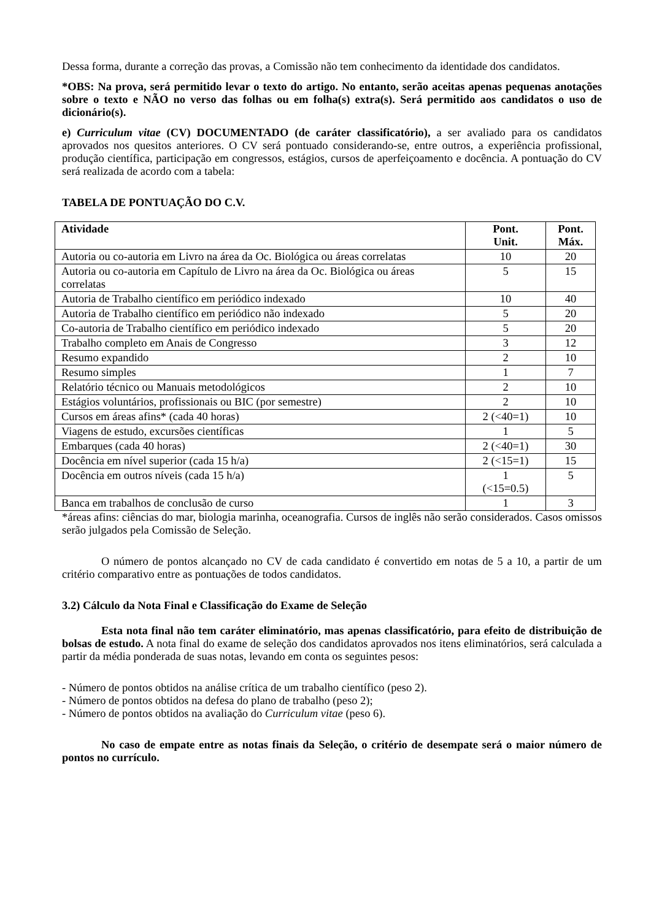Dessa forma, durante a correção das provas, a Comissão não tem conhecimento da identidade dos candidatos.
*OBS: Na prova, será permitido levar o texto do artigo. No entanto, serão aceitas apenas pequenas anotações sobre o texto e NÃO no verso das folhas ou em folha(s) extra(s). Será permitido aos candidatos o uso de dicionário(s).
e) Curriculum vitae (CV) DOCUMENTADO (de caráter classificatório), a ser avaliado para os candidatos aprovados nos quesitos anteriores. O CV será pontuado considerando-se, entre outros, a experiência profissional, produção científica, participação em congressos, estágios, cursos de aperfeiçoamento e docência. A pontuação do CV será realizada de acordo com a tabela:
TABELA DE PONTUAÇÃO DO C.V.
| Atividade | Pont. Unit. | Pont. Máx. |
| --- | --- | --- |
| Autoria ou co-autoria em Livro na área da Oc. Biológica ou áreas correlatas | 10 | 20 |
| Autoria ou co-autoria em Capítulo de Livro na área da Oc. Biológica ou áreas correlatas | 5 | 15 |
| Autoria de Trabalho científico em periódico indexado | 10 | 40 |
| Autoria de Trabalho científico em periódico não indexado | 5 | 20 |
| Co-autoria de Trabalho científico em periódico indexado | 5 | 20 |
| Trabalho completo em Anais de Congresso | 3 | 12 |
| Resumo expandido | 2 | 10 |
| Resumo simples | 1 | 7 |
| Relatório técnico ou Manuais metodológicos | 2 | 10 |
| Estágios voluntários, profissionais ou BIC (por semestre) | 2 | 10 |
| Cursos em áreas afins* (cada 40 horas) | 2 (<40=1) | 10 |
| Viagens de estudo, excursões científicas | 1 | 5 |
| Embarques (cada 40 horas) | 2 (<40=1) | 30 |
| Docência em nível superior (cada 15 h/a) | 2 (<15=1) | 15 |
| Docência em outros níveis (cada 15 h/a) | 1 (<15=0.5) | 5 |
| Banca em trabalhos de conclusão de curso | 1 | 3 |
*áreas afins: ciências do mar, biologia marinha, oceanografia. Cursos de inglês não serão considerados. Casos omissos serão julgados pela Comissão de Seleção.
O número de pontos alcançado no CV de cada candidato é convertido em notas de 5 a 10, a partir de um critério comparativo entre as pontuações de todos candidatos.
3.2) Cálculo da Nota Final e Classificação do Exame de Seleção
Esta nota final não tem caráter eliminatório, mas apenas classificatório, para efeito de distribuição de bolsas de estudo. A nota final do exame de seleção dos candidatos aprovados nos itens eliminatórios, será calculada a partir da média ponderada de suas notas, levando em conta os seguintes pesos:
- Número de pontos obtidos na análise crítica de um trabalho científico (peso 2).
- Número de pontos obtidos na defesa do plano de trabalho (peso 2);
- Número de pontos obtidos na avaliação do Curriculum vitae (peso 6).
No caso de empate entre as notas finais da Seleção, o critério de desempate será o maior número de pontos no currículo.